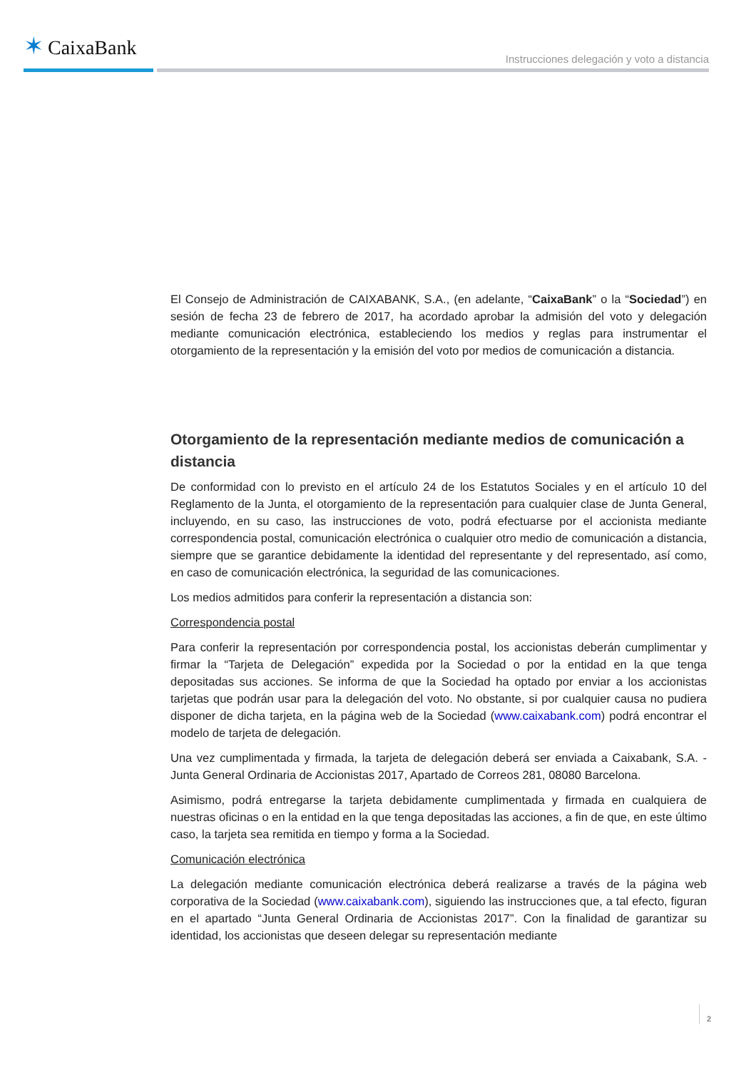✶ CaixaBank
Instrucciones delegación y voto a distancia
El Consejo de Administración de CAIXABANK, S.A., (en adelante, “CaixaBank” o la “Sociedad”) en sesión de fecha 23 de febrero de 2017, ha acordado aprobar la admisión del voto y delegación mediante comunicación electrónica, estableciendo los medios y reglas para instrumentar el otorgamiento de la representación y la emisión del voto por medios de comunicación a distancia.
Otorgamiento de la representación mediante medios de comunicación a distancia
De conformidad con lo previsto en el artículo 24 de los Estatutos Sociales y en el artículo 10 del Reglamento de la Junta, el otorgamiento de la representación para cualquier clase de Junta General, incluyendo, en su caso, las instrucciones de voto, podrá efectuarse por el accionista mediante correspondencia postal, comunicación electrónica o cualquier otro medio de comunicación a distancia, siempre que se garantice debidamente la identidad del representante y del representado, así como, en caso de comunicación electrónica, la seguridad de las comunicaciones.
Los medios admitidos para conferir la representación a distancia son:
Correspondencia postal
Para conferir la representación por correspondencia postal, los accionistas deberán cumplimentar y firmar la “Tarjeta de Delegación” expedida por la Sociedad o por la entidad en la que tenga depositadas sus acciones. Se informa de que la Sociedad ha optado por enviar a los accionistas tarjetas que podrán usar para la delegación del voto. No obstante, si por cualquier causa no pudiera disponer de dicha tarjeta, en la página web de la Sociedad (www.caixabank.com) podrá encontrar el modelo de tarjeta de delegación.
Una vez cumplimentada y firmada, la tarjeta de delegación deberá ser enviada a Caixabank, S.A. - Junta General Ordinaria de Accionistas 2017, Apartado de Correos 281, 08080 Barcelona.
Asimismo, podrá entregarse la tarjeta debidamente cumplimentada y firmada en cualquiera de nuestras oficinas o en la entidad en la que tenga depositadas las acciones, a fin de que, en este último caso, la tarjeta sea remitida en tiempo y forma a la Sociedad.
Comunicación electrónica
La delegación mediante comunicación electrónica deberá realizarse a través de la página web corporativa de la Sociedad (www.caixabank.com), siguiendo las instrucciones que, a tal efecto, figuran en el apartado “Junta General Ordinaria de Accionistas 2017”. Con la finalidad de garantizar su identidad, los accionistas que deseen delegar su representación mediante
2